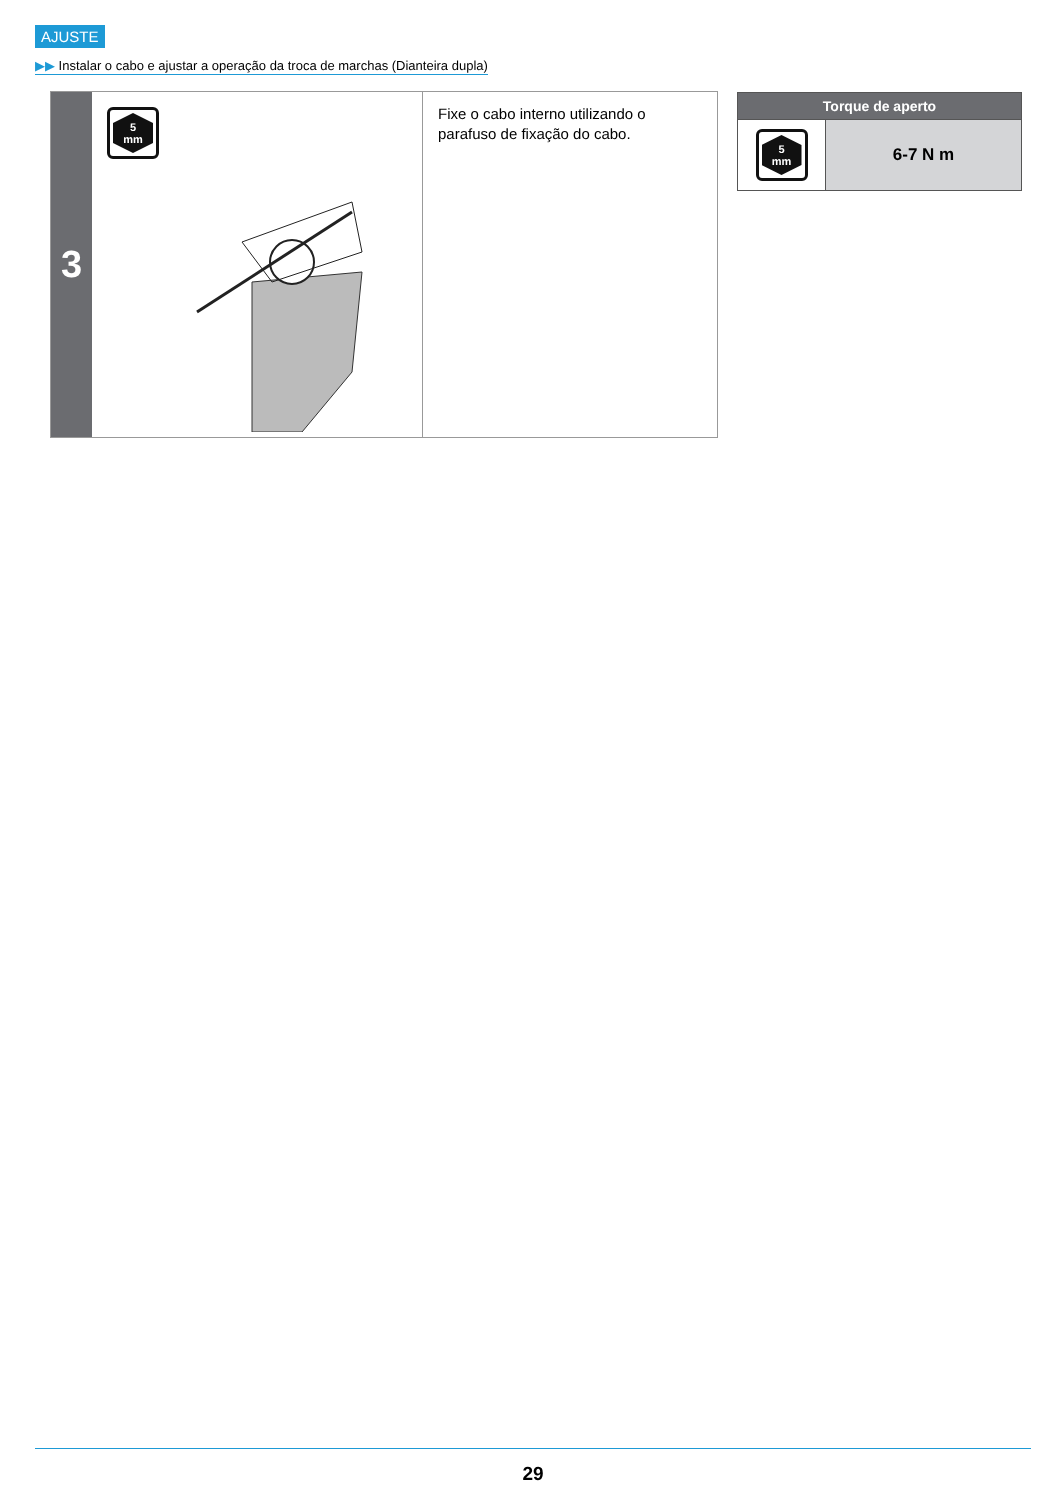AJUSTE
▶▶ Instalar o cabo e ajustar a operação da troca de marchas (Dianteira dupla)
3
5
mm
Fixe o cabo interno utilizando o parafuso de fixação do cabo.
| Torque de aperto | |
| --- | --- |
| 5 mm | 6-7 N m |
29